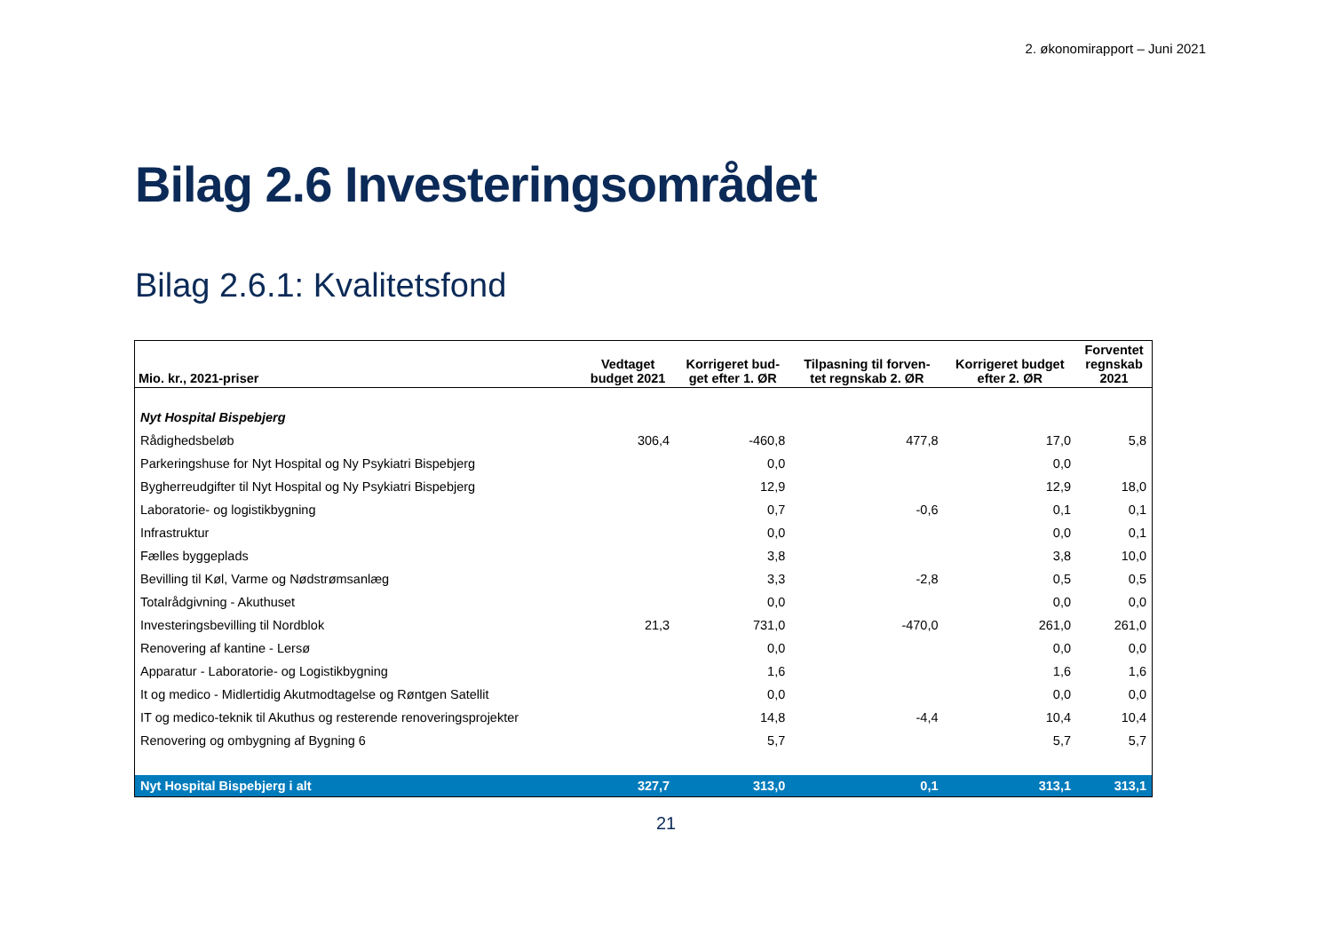2. økonomirapport – Juni 2021
Bilag 2.6 Investeringsområdet
Bilag 2.6.1: Kvalitetsfond
| Mio. kr., 2021-priser | Vedtaget budget 2021 | Korrigeret bud- get efter 1. ØR | Tilpasning til forven- tet regnskab 2. ØR | Korrigeret budget efter 2. ØR | Forventet regnskab 2021 |
| --- | --- | --- | --- | --- | --- |
| Nyt Hospital Bispebjerg | | | | | |
| Rådighedsbeløb | 306,4 | -460,8 | 477,8 | 17,0 | 5,8 |
| Parkeringshuse for Nyt Hospital og Ny Psykiatri Bispebjerg | | 0,0 | | 0,0 | |
| Bygherreudgifter til Nyt Hospital og Ny Psykiatri Bispebjerg | | 12,9 | | 12,9 | 18,0 |
| Laboratorie- og logistikbygning | | 0,7 | -0,6 | 0,1 | 0,1 |
| Infrastruktur | | 0,0 | | 0,0 | 0,1 |
| Fælles byggeplads | | 3,8 | | 3,8 | 10,0 |
| Bevilling til Køl, Varme og Nødstrømsanlæg | | 3,3 | -2,8 | 0,5 | 0,5 |
| Totalrådgivning - Akuthuset | | 0,0 | | 0,0 | 0,0 |
| Investeringsbevilling til Nordblok | 21,3 | 731,0 | -470,0 | 261,0 | 261,0 |
| Renovering af kantine - Lersø | | 0,0 | | 0,0 | 0,0 |
| Apparatur - Laboratorie- og Logistikbygning | | 1,6 | | 1,6 | 1,6 |
| It og medico - Midlertidig Akutmodtagelse og Røntgen Satellit | | 0,0 | | 0,0 | 0,0 |
| IT og medico-teknik til Akuthus og resterende renoveringsprojekter | | 14,8 | -4,4 | 10,4 | 10,4 |
| Renovering og ombygning af Bygning 6 | | 5,7 | | 5,7 | 5,7 |
| Nyt Hospital Bispebjerg i alt | 327,7 | 313,0 | 0,1 | 313,1 | 313,1 |
21